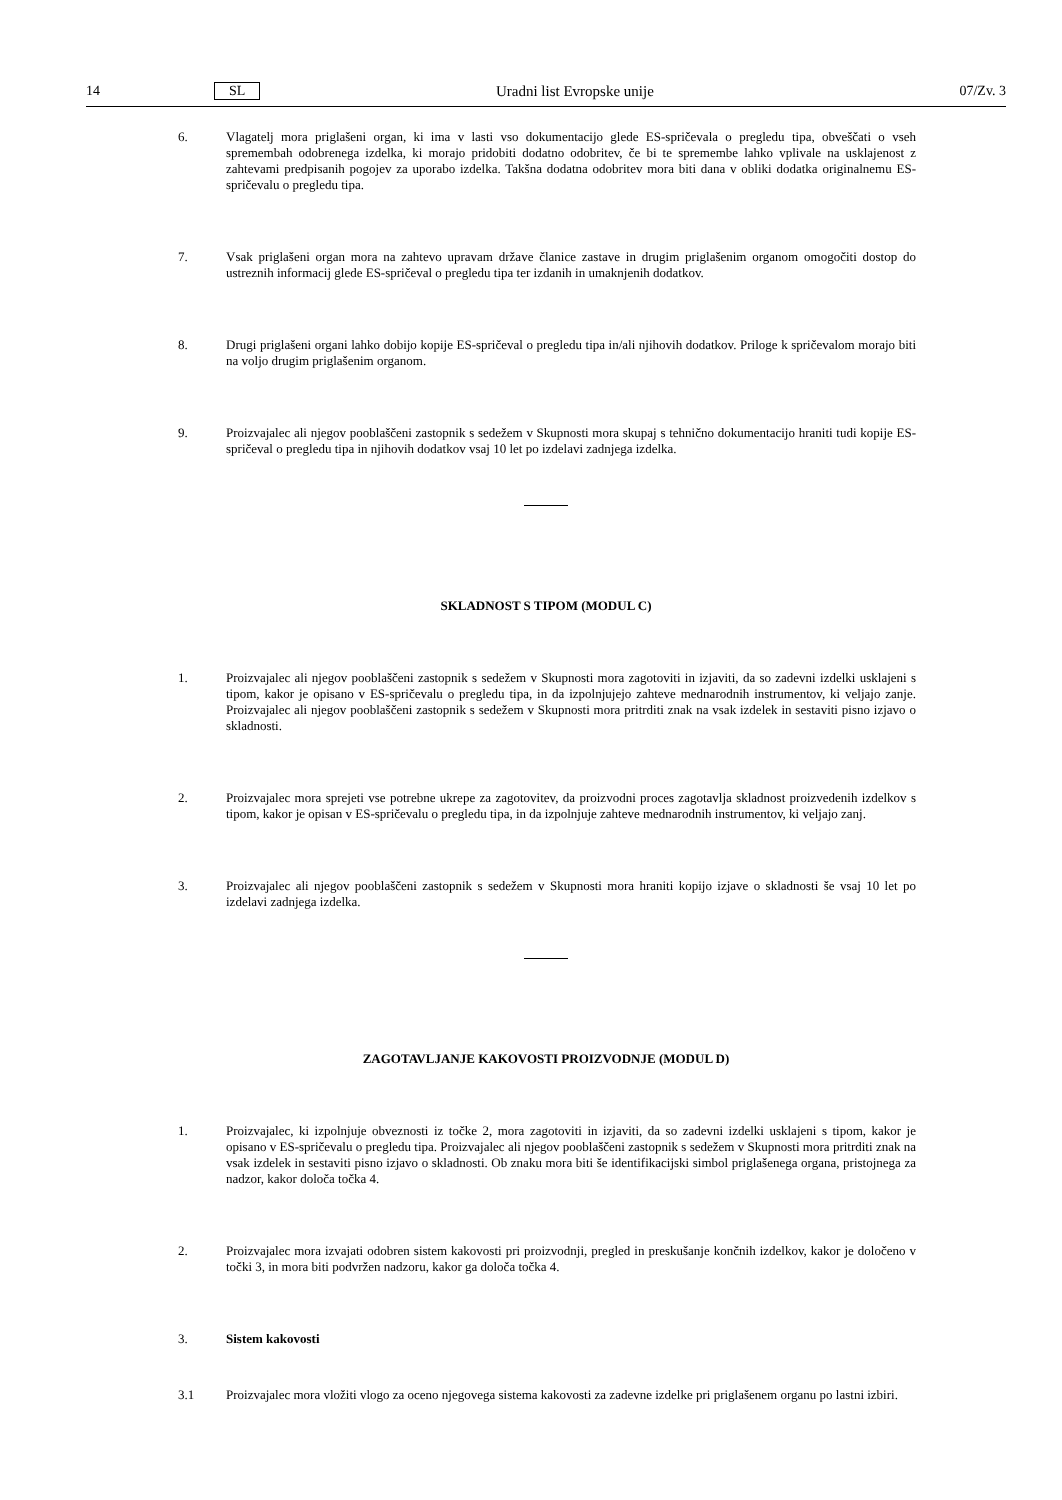14 SL Uradni list Evropske unije 07/Zv. 3
6. Vlagatelj mora priglašeni organ, ki ima v lasti vso dokumentacijo glede ES-spričevala o pregledu tipa, obveščati o vseh spremembah odobrenega izdelka, ki morajo pridobiti dodatno odobritev, če bi te spremembe lahko vplivale na usklajenost z zahtevami predpisanih pogojev za uporabo izdelka. Takšna dodatna odobritev mora biti dana v obliki dodatka originalnemu ES-spričevalu o pregledu tipa.
7. Vsak priglašeni organ mora na zahtevo upravam države članice zastave in drugim priglašenim organom omogočiti dostop do ustreznih informacij glede ES-spričeval o pregledu tipa ter izdanih in umaknjenih dodatkov.
8. Drugi priglašeni organi lahko dobijo kopije ES-spričeval o pregledu tipa in/ali njihovih dodatkov. Priloge k spričevalom morajo biti na voljo drugim priglašenim organom.
9. Proizvajalec ali njegov pooblaščeni zastopnik s sedežem v Skupnosti mora skupaj s tehnično dokumentacijo hraniti tudi kopije ES-spričeval o pregledu tipa in njihovih dodatkov vsaj 10 let po izdelavi zadnjega izdelka.
SKLADNOST S TIPOM (MODUL C)
1. Proizvajalec ali njegov pooblaščeni zastopnik s sedežem v Skupnosti mora zagotoviti in izjaviti, da so zadevni izdelki usklajeni s tipom, kakor je opisano v ES-spričevalu o pregledu tipa, in da izpolnjujejo zahteve mednarodnih instrumentov, ki veljajo zanje. Proizvajalec ali njegov pooblaščeni zastopnik s sedežem v Skupnosti mora pritrditi znak na vsak izdelek in sestaviti pisno izjavo o skladnosti.
2. Proizvajalec mora sprejeti vse potrebne ukrepe za zagotovitev, da proizvodni proces zagotavlja skladnost proizvedenih izdelkov s tipom, kakor je opisan v ES-spričevalu o pregledu tipa, in da izpolnjuje zahteve mednarodnih instrumentov, ki veljajo zanj.
3. Proizvajalec ali njegov pooblaščeni zastopnik s sedežem v Skupnosti mora hraniti kopijo izjave o skladnosti še vsaj 10 let po izdelavi zadnjega izdelka.
ZAGOTAVLJANJE KAKOVOSTI PROIZVODNJE (MODUL D)
1. Proizvajalec, ki izpolnjuje obveznosti iz točke 2, mora zagotoviti in izjaviti, da so zadevni izdelki usklajeni s tipom, kakor je opisano v ES-spričevalu o pregledu tipa. Proizvajalec ali njegov pooblaščeni zastopnik s sedežem v Skupnosti mora pritrditi znak na vsak izdelek in sestaviti pisno izjavo o skladnosti. Ob znaku mora biti še identifikacijski simbol priglašenega organa, pristojnega za nadzor, kakor določa točka 4.
2. Proizvajalec mora izvajati odobren sistem kakovosti pri proizvodnji, pregled in preskušanje končnih izdelkov, kakor je določeno v točki 3, in mora biti podvržen nadzoru, kakor ga določa točka 4.
3. Sistem kakovosti
3.1 Proizvajalec mora vložiti vlogo za oceno njegovega sistema kakovosti za zadevne izdelke pri priglašenem organu po lastni izbiri.